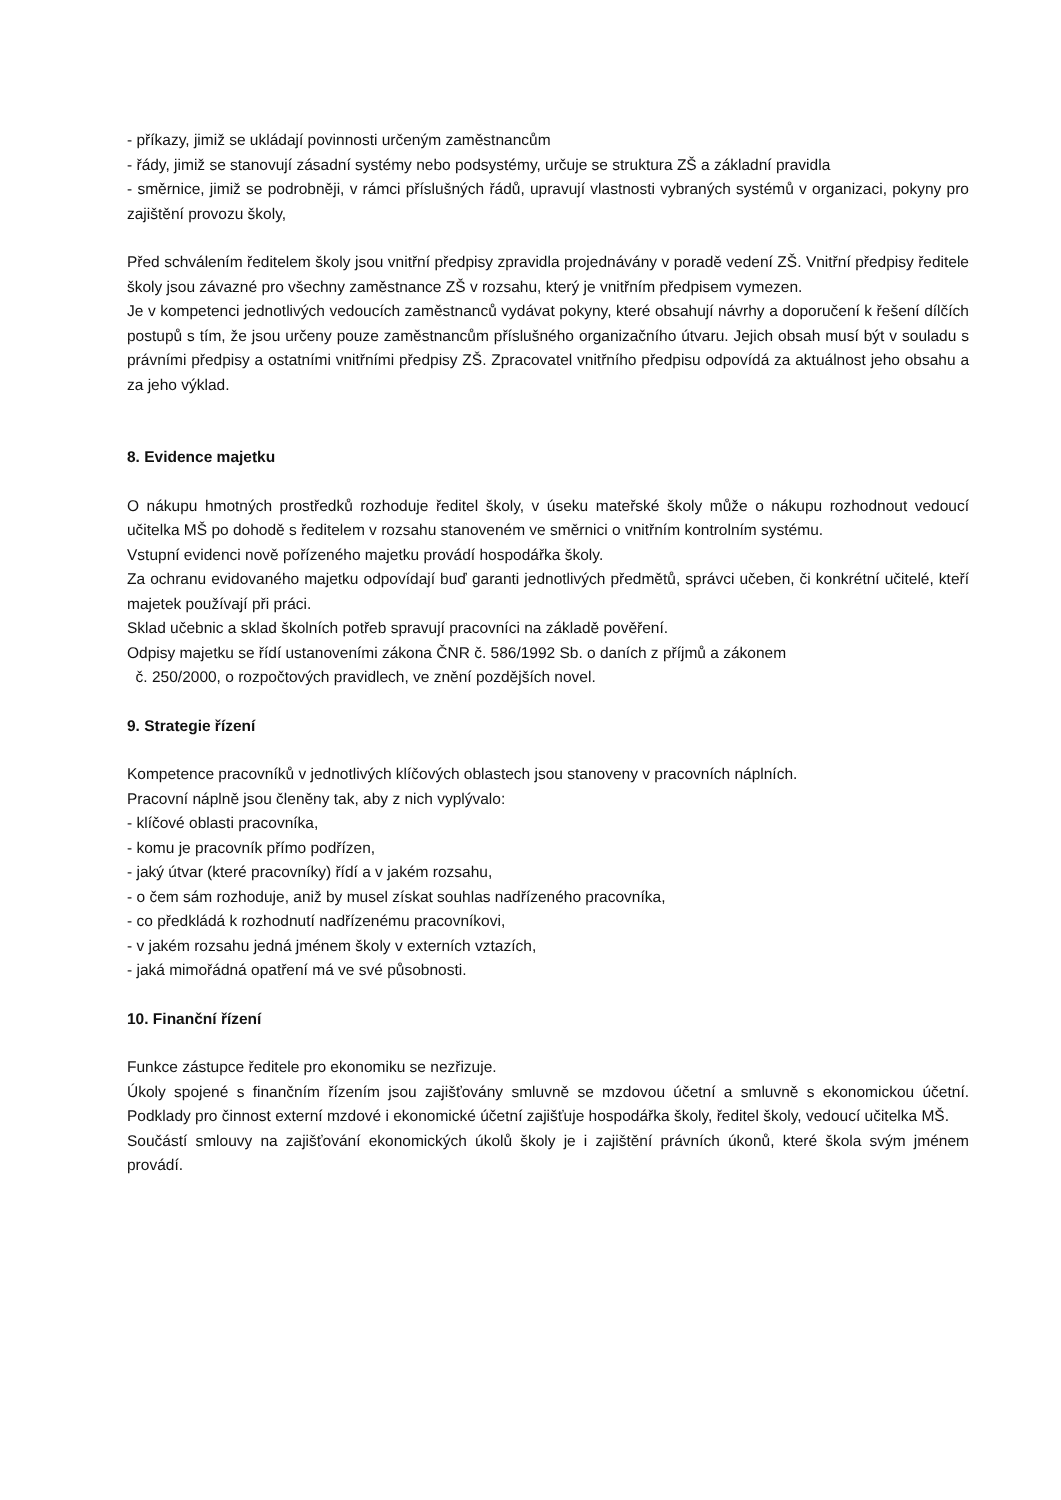- příkazy, jimiž se ukládají povinnosti určeným zaměstnancům
- řády, jimiž se stanovují zásadní systémy nebo podsystémy, určuje se struktura ZŠ a základní pravidla
- směrnice, jimiž se podrobněji, v rámci příslušných řádů, upravují vlastnosti vybraných systémů v organizaci, pokyny pro zajištění provozu školy,
Před schválením ředitelem školy jsou vnitřní předpisy zpravidla projednávány v poradě vedení ZŠ. Vnitřní předpisy ředitele školy jsou závazné pro všechny zaměstnance ZŠ v rozsahu, který je vnitřním předpisem vymezen.
Je v kompetenci jednotlivých vedoucích zaměstnanců vydávat pokyny, které obsahují návrhy a doporučení k řešení dílčích postupů s tím, že jsou určeny pouze zaměstnancům příslušného organizačního útvaru. Jejich obsah musí být v souladu s právními předpisy a ostatními vnitřními předpisy ZŠ. Zpracovatel vnitřního předpisu odpovídá za aktuálnost jeho obsahu a za jeho výklad.
8. Evidence majetku
O nákupu hmotných prostředků rozhoduje ředitel školy, v úseku mateřské školy může o nákupu rozhodnout vedoucí učitelka MŠ po dohodě s ředitelem v rozsahu stanoveném ve směrnici o vnitřním kontrolním systému.
Vstupní evidenci nově pořízeného majetku provádí hospodářka školy.
Za ochranu evidovaného majetku odpovídají buď garanti jednotlivých předmětů, správci učeben, či konkrétní učitelé, kteří majetek používají při práci.
Sklad učebnic a sklad školních potřeb spravují pracovníci na základě pověření.
Odpisy majetku se řídí ustanoveními zákona ČNR č. 586/1992 Sb. o daních z příjmů a zákonem
č. 250/2000, o rozpočtových pravidlech, ve znění pozdějších novel.
9. Strategie řízení
Kompetence pracovníků v jednotlivých klíčových oblastech jsou stanoveny v pracovních náplních.
Pracovní náplně jsou členěny tak, aby z nich vyplývalo:
- klíčové oblasti pracovníka,
- komu je pracovník přímo podřízen,
- jaký útvar (které pracovníky) řídí a v jakém rozsahu,
- o čem sám rozhoduje, aniž by musel získat souhlas nadřízeného pracovníka,
- co předkládá k rozhodnutí nadřízenému pracovníkovi,
- v jakém rozsahu jedná jménem školy v externích vztazích,
- jaká mimořádná opatření má ve své působnosti.
10. Finanční řízení
Funkce zástupce ředitele pro ekonomiku se nezřizuje.
Úkoly spojené s finančním řízením jsou zajišťovány smluvně se mzdovou účetní a smluvně s ekonomickou účetní. Podklady pro činnost externí mzdové i ekonomické účetní zajišťuje hospodářka školy, ředitel školy, vedoucí učitelka MŠ.
Součástí smlouvy na zajišťování ekonomických úkolů školy je i zajištění právních úkonů, které škola svým jménem provádí.